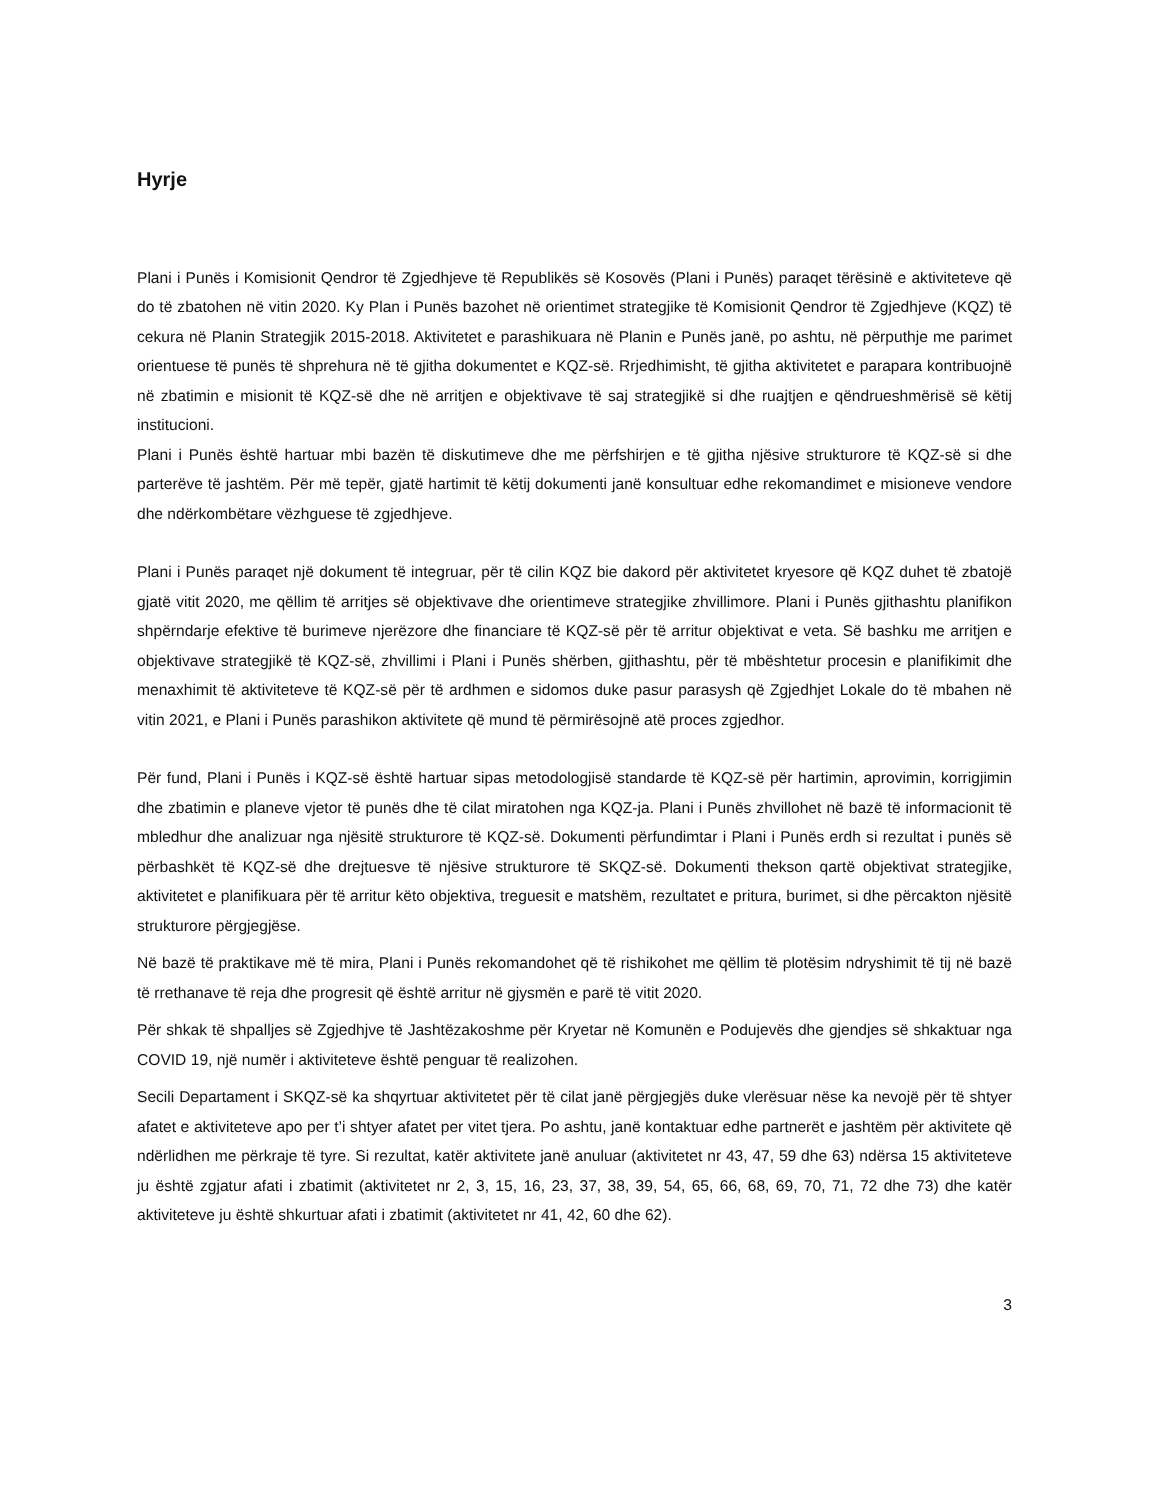Hyrje
Plani i Punës i Komisionit Qendror të Zgjedhjeve të Republikës së Kosovës (Plani i Punës) paraqet tërësinë e aktiviteteve që do të zbatohen në vitin 2020. Ky Plan i Punës bazohet në orientimet strategjike të Komisionit Qendror të Zgjedhjeve (KQZ) të cekura në Planin Strategjik 2015-2018. Aktivitetet e parashikuara në Planin e Punës janë, po ashtu, në përputhje me parimet orientuese të punës të shprehura në të gjitha dokumentet e KQZ-së. Rrjedhimisht, të gjitha aktivitetet e parapara kontribuojnë në zbatimin e misionit të KQZ-së dhe në arritjen e objektivave të saj strategjikë si dhe ruajtjen e qëndrueshmërisë së këtij institucioni.
Plani i Punës është hartuar mbi bazën të diskutimeve dhe me përfshirjen e të gjitha njësive strukturore të KQZ-së si dhe parterëve të jashtëm. Për më tepër, gjatë hartimit të këtij dokumenti janë konsultuar edhe rekomandimet e misioneve vendore dhe ndërkombëtare vëzhguese të zgjedhjeve.
Plani i Punës paraqet një dokument të integruar, për të cilin KQZ bie dakord për aktivitetet kryesore që KQZ duhet të zbatojë gjatë vitit 2020, me qëllim të arritjes së objektivave dhe orientimeve strategjike zhvillimore. Plani i Punës gjithashtu planifikon shpërndarje efektive të burimeve njerëzore dhe financiare të KQZ-së për të arritur objektivat e veta. Së bashku me arritjen e objektivave strategjikë të KQZ-së, zhvillimi i Plani i Punës shërben, gjithashtu, për të mbështetur procesin e planifikimit dhe menaxhimit të aktiviteteve të KQZ-së për të ardhmen e sidomos duke pasur parasysh që Zgjedhjet Lokale do të mbahen në vitin 2021, e Plani i Punës parashikon aktivitete që mund të përmirësojnë atë proces zgjedhor.
Për fund, Plani i Punës i KQZ-së është hartuar sipas metodologjisë standarde të KQZ-së për hartimin, aprovimin, korrigjimin dhe zbatimin e planeve vjetor të punës dhe të cilat miratohen nga KQZ-ja. Plani i Punës zhvillohet në bazë të informacionit të mbledhur dhe analizuar nga njësitë strukturore të KQZ-së. Dokumenti përfundimtar i Plani i Punës erdh si rezultat i punës së përbashkët të KQZ-së dhe drejtuesve të njësive strukturore të SKQZ-së. Dokumenti thekson qartë objektivat strategjike, aktivitetet e planifikuara për të arritur këto objektiva, treguesit e matshëm, rezultatet e pritura, burimet, si dhe përcakton njësitë strukturore përgjegjëse.
Në bazë të praktikave më të mira, Plani i Punës rekomandohet që të rishikohet me qëllim të plotësim ndryshimit të tij në bazë të rrethanave të reja dhe progresit që është arritur në gjysmën e parë të vitit 2020.
Për shkak të shpalljes së Zgjedhjve të Jashtëzakoshme për Kryetar në Komunën e Podujevës dhe gjendjes së shkaktuar nga COVID 19, një numër i aktiviteteve është penguar të realizohen.
Secili Departament i SKQZ-së ka shqyrtuar aktivitetet për të cilat janë përgjegjës duke vlerësuar nëse ka nevojë për të shtyer afatet e aktiviteteve apo per t’i shtyer afatet per vitet tjera. Po ashtu, janë kontaktuar edhe partnerët e jashtëm për aktivitete që ndërlidhen me përkraje të tyre. Si rezultat, katër aktivitete janë anuluar (aktivitetet nr 43, 47, 59 dhe 63) ndërsa 15 aktiviteteve ju është zgjatur afati i zbatimit (aktivitetet nr 2, 3, 15, 16, 23, 37, 38, 39, 54, 65, 66, 68, 69, 70, 71, 72 dhe 73) dhe katër aktiviteteve ju është shkurtuar afati i zbatimit (aktivitetet nr 41, 42, 60 dhe 62).
3